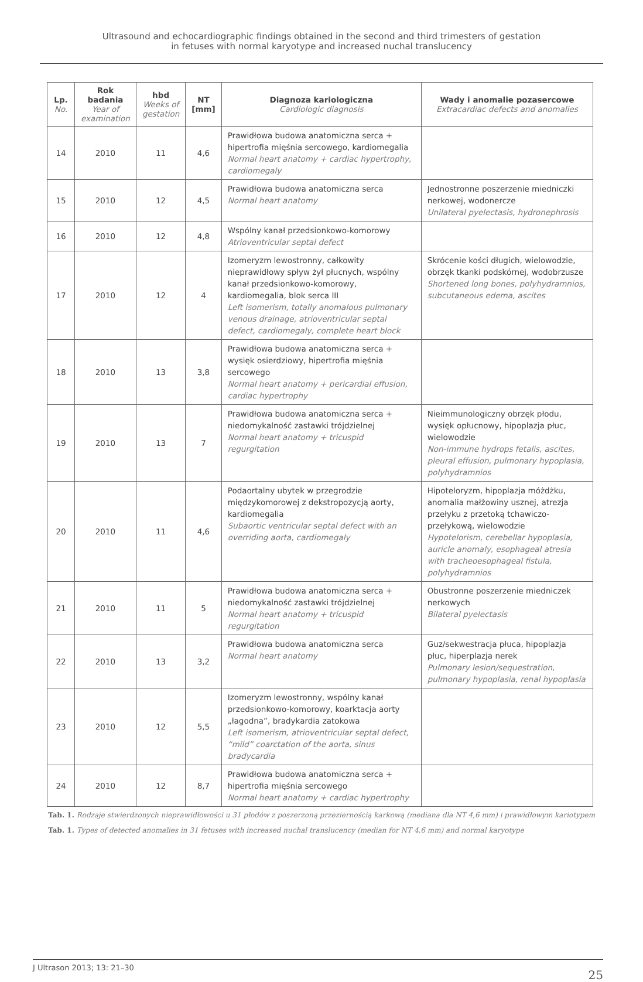Ultrasound and echocardiographic findings obtained in the second and third trimesters of gestation
in fetuses with normal karyotype and increased nuchal translucency
| Lp. No. | Rok badania Year of examination | hbd Weeks of gestation | NT [mm] | Diagnoza kariologiczna Cardiologic diagnosis | Wady i anomalie pozasercowe Extracardiac defects and anomalies |
| --- | --- | --- | --- | --- | --- |
| 14 | 2010 | 11 | 4,6 | Prawidłowa budowa anatomiczna serca + hipertrofia mięśnia sercowego, kardiomegalia Normal heart anatomy + cardiac hypertrophy, cardiomegaly | |
| 15 | 2010 | 12 | 4,5 | Prawidłowa budowa anatomiczna serca Normal heart anatomy | Jednostronne poszerzenie miedniczki nerkowej, wodonercze Unilateral pyelectasis, hydronephrosis |
| 16 | 2010 | 12 | 4,8 | Wspólny kanał przedsionkowo-komorowy Atrioventricular septal defect | |
| 17 | 2010 | 12 | 4 | Izomeryzm lewostronny, całkowity nieprawidłowy spływ żył płucnych, wspólny kanał przedsionkowo-komorowy, kardiomegalia, blok serca III Left isomerism, totally anomalous pulmonary venous drainage, atrioventricular septal defect, cardiomegaly, complete heart block | Skrócenie kości długich, wielowodzie, obrzęk tkanki podskórnej, wodobrzusze Shortened long bones, polyhydramnios, subcutaneous edema, ascites |
| 18 | 2010 | 13 | 3,8 | Prawidłowa budowa anatomiczna serca + wysięk osierdziowy, hipertrofia mięśnia sercowego Normal heart anatomy + pericardial effusion, cardiac hypertrophy | |
| 19 | 2010 | 13 | 7 | Prawidłowa budowa anatomiczna serca + niedomykalność zastawki trójdzielnej Normal heart anatomy + tricuspid regurgitation | Nieimmunologiczny obrzęk płodu, wysięk opłucnowy, hipoplazja płuc, wielowodzie Non-immune hydrops fetalis, ascites, pleural effusion, pulmonary hypoplasia, polyhydramnios |
| 20 | 2010 | 11 | 4,6 | Podaortalny ubytek w przegrodzie międzykomorowej z dekstropozycją aorty, kardiomegalia Subaortic ventricular septal defect with an overriding aorta, cardiomegaly | Hipoteloryzm, hipoplazja móżdżku, anomalia małżowiny usznej, atrezja przełyku z przetoką tchawiczo-przełykową, wielowodzie Hypotelorism, cerebellar hypoplasia, auricle anomaly, esophageal atresia with tracheoesophageal fistula, polyhydramnios |
| 21 | 2010 | 11 | 5 | Prawidłowa budowa anatomiczna serca + niedomykalność zastawki trójdzielnej Normal heart anatomy + tricuspid regurgitation | Obustronne poszerzenie miedniczek nerkowych Bilateral pyelectasis |
| 22 | 2010 | 13 | 3,2 | Prawidłowa budowa anatomiczna serca Normal heart anatomy | Guz/sekwestracja płuca, hipoplazja płuc, hiperplazja nerek Pulmonary lesion/sequestration, pulmonary hypoplasia, renal hypoplasia |
| 23 | 2010 | 12 | 5,5 | Izomeryzm lewostronny, wspólny kanał przedsionkowo-komorowy, koarktacja aorty „łagodna”, bradykardia zatokowa Left isomerism, atrioventricular septal defect, “mild” coarctation of the aorta, sinus bradycardia | |
| 24 | 2010 | 12 | 8,7 | Prawidłowa budowa anatomiczna serca + hipertrofia mięśnia sercowego Normal heart anatomy + cardiac hypertrophy | |
Tab. 1. Rodzaje stwierdzonych nieprawidłowości u 31 płodów z poszerzoną przeziernością karkową (mediana dla NT 4,6 mm) i prawidłowym kariotypem
Tab. 1. Types of detected anomalies in 31 fetuses with increased nuchal translucency (median for NT 4.6 mm) and normal karyotype
J Ultrason 2013; 13: 21–30 25